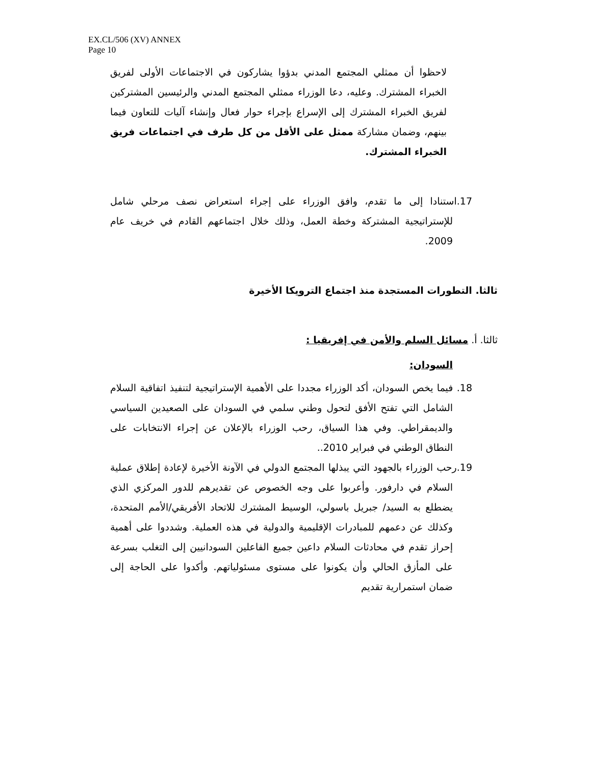EX.CL/506 (XV) ANNEX
Page 10
لاحظوا أن ممثلي المجتمع المدني بدؤوا يشاركون في الاجتماعات الأولى لفريق الخبراء المشترك. وعليه، دعا الوزراء ممثلي المجتمع المدني والرئيسين المشتركين لفريق الخبراء المشترك إلى الإسراع بإجراء حوار فعال وإنشاء آليات للتعاون فيما بينهم، وضمان مشاركة ممثل على الأقل من كل طرف في اجتماعات فريق الخبراء المشترك.
17. استنادا إلى ما تقدم، وافق الوزراء على إجراء استعراض نصف مرحلي شامل للإستراتيجية المشتركة وخطة العمل، وذلك خلال اجتماعهم القادم في خريف عام 2009.
ثالثا. التطورات المستجدة منذ اجتماع الترويكا الأخيرة
ثالثا. أ. مسائل السلم والأمن في إفريقيا :
السودان:
18. فيما يخص السودان، أكد الوزراء مجددا على الأهمية الإستراتيجية لتنفيذ اتفاقية السلام الشامل التي تفتح الأفق لتحول وطني سلمي في السودان على الصعيدين السياسي والديمقراطي. وفي هذا السياق، رحب الوزراء بالإعلان عن إجراء الانتخابات على النطاق الوطني في فبراير 2010..
19. رحب الوزراء بالجهود التي يبذلها المجتمع الدولي في الآونة الأخيرة لإعادة إطلاق عملية السلام في دارفور. وأعربوا على وجه الخصوص عن تقديرهم للدور المركزي الذي يضطلع به السيد/ جبريل باسولي، الوسيط المشترك للاتحاد الأفريقي/الأمم المتحدة، وكذلك عن دعمهم للمبادرات الإقليمية والدولية في هذه العملية. وشددوا على أهمية إحراز تقدم في محادثات السلام داعين جميع الفاعلين السودانيين إلى التغلب بسرعة على المأزق الحالي وأن يكونوا على مستوى مسئولياتهم. وأكدوا على الحاجة إلى ضمان استمرارية تقديم